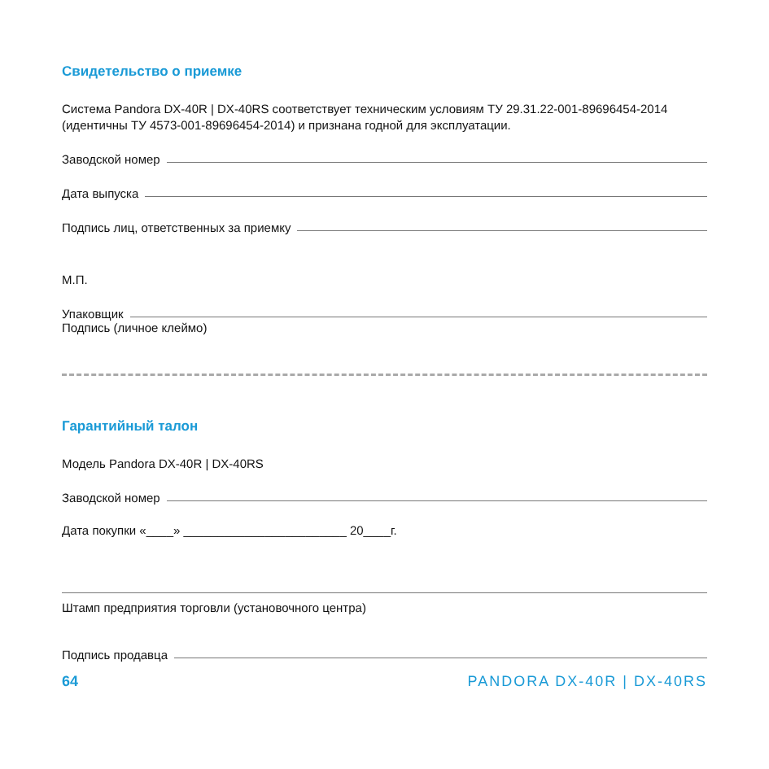Свидетельство о приемке
Система Pandora DX-40R | DX-40RS соответствует техническим условиям ТУ 29.31.22-001-89696454-2014 (идентичны ТУ 4573-001-89696454-2014) и признана годной для эксплуатации.
Заводской номер
Дата выпуска
Подпись лиц, ответственных за приемку
М.П.
Упаковщик
Подпись (личное клеймо)
Гарантийный талон
Модель Pandora DX-40R | DX-40RS
Заводской номер
Дата покупки «____» ________________________ 20____г.
Штамп предприятия торговли (установочного центра)
Подпись продавца
64 PANDORA DX-40R | DX-40RS